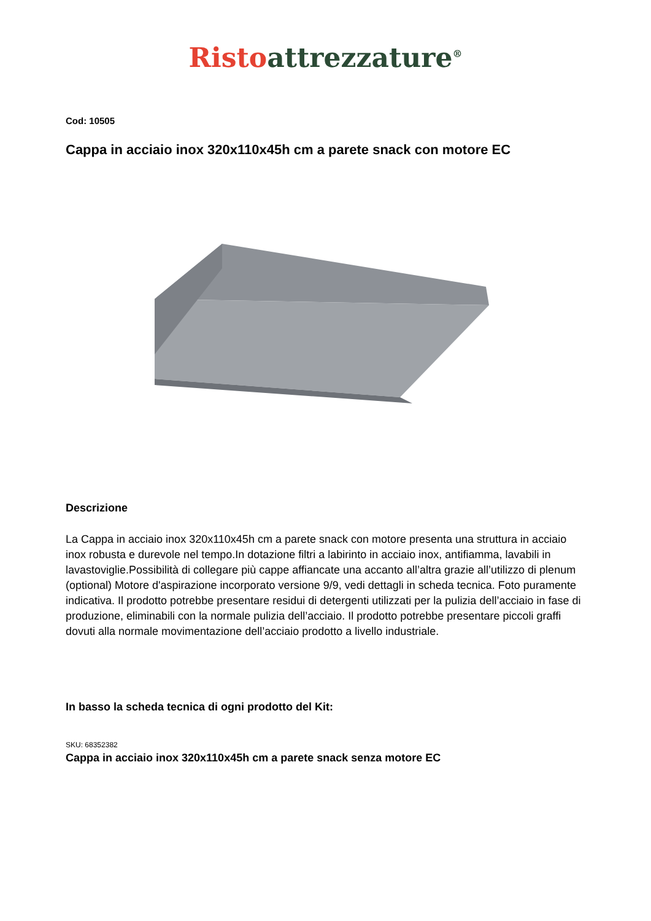Risto attrezzature<sup>®</sup>
Cod: 10505
Cappa in acciaio inox 320x110x45h cm a parete snack con motore EC
Descrizione
La Cappa in acciaio inox 320x110x45h cm a parete snack con motore presenta una struttura in acciaio inox robusta e durevole nel tempo.In dotazione filtri a labirinto in acciaio inox, antifiamma, lavabili in lavastoviglie.Possibilità di collegare più cappe affiancate una accanto all’altra grazie all’utilizzo di plenum (optional) Motore d'aspirazione incorporato versione 9/9, vedi dettagli in scheda tecnica. Foto puramente indicativa. Il prodotto potrebbe presentare residui di detergenti utilizzati per la pulizia dell’acciaio in fase di produzione, eliminabili con la normale pulizia dell’acciaio. Il prodotto potrebbe presentare piccoli graffi dovuti alla normale movimentazione dell’acciaio prodotto a livello industriale.
In basso la scheda tecnica di ogni prodotto del Kit:
SKU: 68352382
Cappa in acciaio inox 320x110x45h cm a parete snack senza motore EC